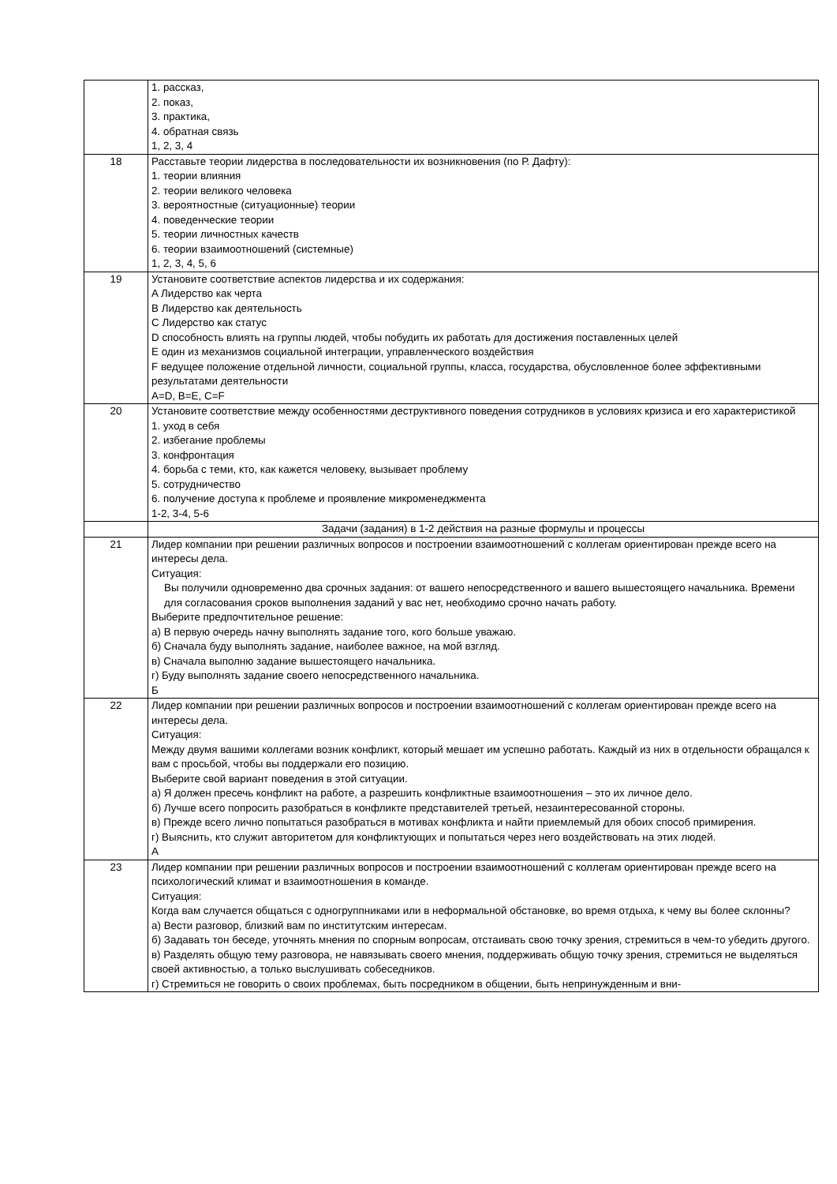| | 1. рассказ, 2. показ, 3. практика, 4. обратная связь 1, 2, 3, 4 |
| 18 | Расставьте теории лидерства в последовательности их возникновения (по Р. Дафту): 1. теории влияния 2. теории великого человека 3. вероятностные (ситуационные) теории 4. поведенческие теории 5. теории личностных качеств 6. теории взаимоотношений (системные) 1, 2, 3, 4, 5, 6 |
| 19 | Установите соответствие аспектов лидерства и их содержания: A Лидерство как черта B Лидерство как деятельность C Лидерство как статус D способность влиять на группы людей, чтобы побудить их работать для достижения поставленных целей E один из механизмов социальной интеграции, управленческого воздействия F ведущее положение отдельной личности, социальной группы, класса, государства, обусловленное более эффективными результатами деятельности A=D, B=E, C=F |
| 20 | Установите соответствие между особенностями деструктивного поведения сотрудников в условиях кризиса и его характеристикой 1. уход в себя 2. избегание проблемы 3. конфронтация 4. борьба с теми, кто, как кажется человеку, вызывает проблему 5. сотрудничество 6. получение доступа к проблеме и проявление микроменеджмента 1-2, 3-4, 5-6 |
| | Задачи (задания) в 1-2 действия на разные формулы и процессы |
| 21 | Лидер компании при решении различных вопросов и построении взаимоотношений с коллегам ориентирован прежде всего на интересы дела. Ситуация: Вы получили одновременно два срочных задания: от вашего непосредственного и вашего вышестоящего начальника. Времени для согласования сроков выполнения заданий у вас нет, необходимо срочно начать работу. Выберите предпочтительное решение: а) В первую очередь начну выполнять задание того, кого больше уважаю. б) Сначала буду выполнять задание, наиболее важное, на мой взгляд. в) Сначала выполню задание вышестоящего начальника. г) Буду выполнять задание своего непосредственного начальника. Б |
| 22 | Лидер компании при решении различных вопросов и построении взаимоотношений с коллегам ориентирован прежде всего на интересы дела. Ситуация: Между двумя вашими коллегами возник конфликт, который мешает им успешно работать. Каждый из них в отдельности обращался к вам с просьбой, чтобы вы поддержали его позицию. Выберите свой вариант поведения в этой ситуации. а) Я должен пресечь конфликт на работе, а разрешить конфликтные взаимоотношения – это их личное дело. б) Лучше всего попросить разобраться в конфликте представителей третьей, незаинтересованной стороны. в) Прежде всего лично попытаться разобраться в мотивах конфликта и найти приемлемый для обоих способ примирения. г) Выяснить, кто служит авторитетом для конфликтующих и попытаться через него воздействовать на этих людей. А |
| 23 | Лидер компании при решении различных вопросов и построении взаимоотношений с коллегам ориентирован прежде всего на психологический климат и взаимоотношения в команде. Ситуация: Когда вам случается общаться с одногруппниками или в неформальной обстановке, во время отдыха, к чему вы более склонны? а) Вести разговор, близкий вам по институтским интересам. б) Задавать тон беседе, уточнять мнения по спорным вопросам, отстаивать свою точку зрения, стремиться в чем-то убедить другого. в) Разделять общую тему разговора, не навязывать своего мнения, поддерживать общую точку зрения, стремиться не выделяться своей активностью, а только выслушивать собеседников. г) Стремиться не говорить о своих проблемах, быть посредником в общении, быть непринужденным и вни- |